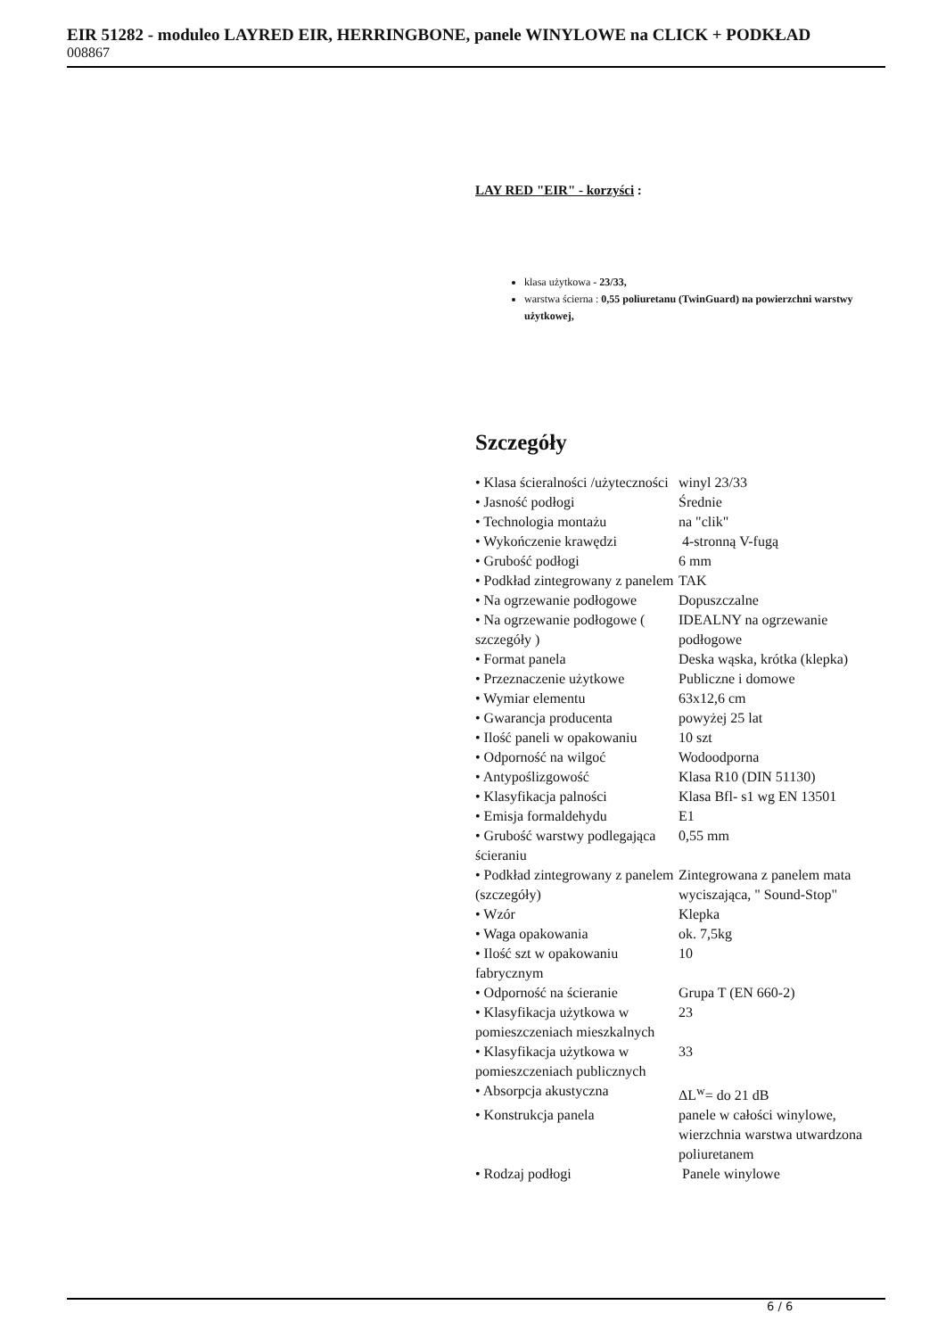EIR 51282 - moduleo LAYRED EIR, HERRINGBONE, panele WINYLOWE na CLICK + PODKŁAD
008867
LAY RED "EIR" - korzyści :
klasa użytkowa - 23/33,
warstwa ścierna : 0,55 poliuretanu (TwinGuard) na powierzchni warstwy użytkowej,
Szczegóły
| • Klasa ścieralności /użyteczności | winyl 23/33 |
| • Jasność podłogi | Średnie |
| • Technologia montażu | na "clik" |
| • Wykończenie krawędzi | 4-stronną V-fugą |
| • Grubość podłogi | 6 mm |
| • Podkład zintegrowany z panelem | TAK |
| • Na ogrzewanie podłogowe | Dopuszczalne |
| • Na ogrzewanie podłogowe ( szczegóły ) | IDEALNY na ogrzewanie podłogowe |
| • Format panela | Deska wąska, krótka (klepka) |
| • Przeznaczenie użytkowe | Publiczne i domowe |
| • Wymiar elementu | 63x12,6 cm |
| • Gwarancja producenta | powyżej 25 lat |
| • Ilość paneli w opakowaniu | 10 szt |
| • Odporność na wilgoć | Wodoodporna |
| • Antypoślizgowość | Klasa R10 (DIN 51130) |
| • Klasyfikacja palności | Klasa Bfl- s1 wg EN 13501 |
| • Emisja formaldehydu | E1 |
| • Grubość warstwy podlegająca ścieraniu | 0,55 mm |
| • Podkład zintegrowany z panelem (szczegóły) | Zintegrowana z panelem mata wyciszająca, " Sound-Stop" |
| • Wzór | Klepka |
| • Waga opakowania | ok. 7,5kg |
| • Ilość szt w opakowaniu fabrycznym | 10 |
| • Odporność na ścieranie | Grupa T (EN 660-2) |
| • Klasyfikacja użytkowa w pomieszczeniach mieszkalnych | 23 |
| • Klasyfikacja użytkowa w pomieszczeniach publicznych | 33 |
| • Absorpcja akustyczna | ΔL<sup>w</sup>= do 21 dB |
| • Konstrukcja panela | panele w całości winylowe, wierzchnia warstwa utwardzona poliuretanem |
| • Rodzaj podłogi | Panele winylowe |
6 / 6